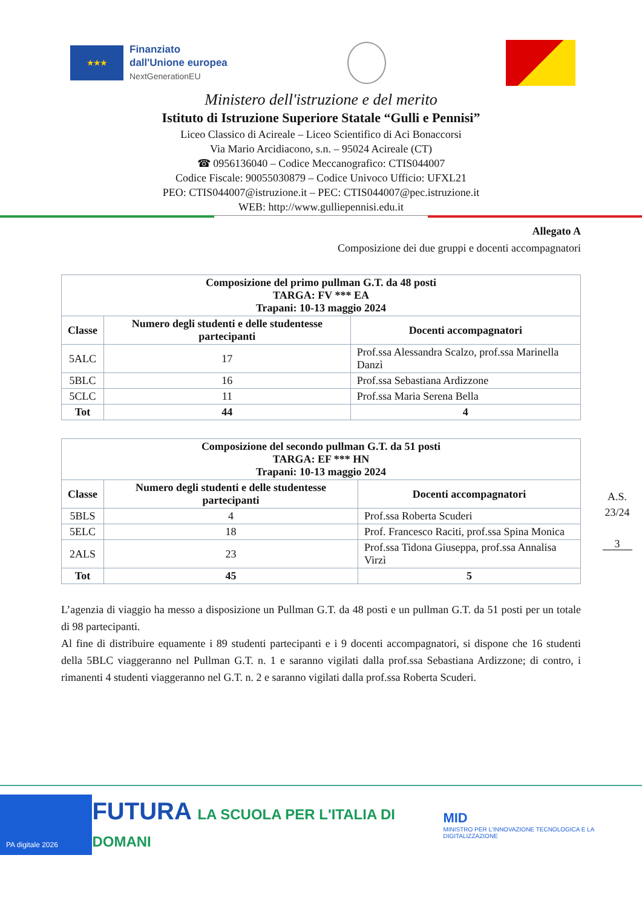★★★
Finanziato
dall'Unione europea
NextGenerationEU
Ministero dell'istruzione e del merito
Istituto di Istruzione Superiore Statale “Gulli e Pennisi”
Liceo Classico di Acireale – Liceo Scientifico di Aci Bonaccorsi
Via Mario Arcidiacono, s.n. – 95024 Acireale (CT)
☎ 0956136040 – Codice Meccanografico: CTIS044007
Codice Fiscale: 90055030879 – Codice Univoco Ufficio: UFXL21
PEO: CTIS044007@istruzione.it – PEC: CTIS044007@pec.istruzione.it
WEB: http://www.gulliepennisi.edu.it
Allegato A
Composizione dei due gruppi e docenti accompagnatori
| Composizione del primo pullman G.T. da 48 posti TARGA: FV *** EA Trapani: 10-13 maggio 2024 | | |
| --- | --- | --- |
| Classe | Numero degli studenti e delle studentesse partecipanti | Docenti accompagnatori |
| 5ALC | 17 | Prof.ssa Alessandra Scalzo, prof.ssa Marinella Danzì |
| 5BLC | 16 | Prof.ssa Sebastiana Ardizzone |
| 5CLC | 11 | Prof.ssa Maria Serena Bella |
| Tot | 44 | 4 |
| Composizione del secondo pullman G.T. da 51 posti TARGA: EF *** HN Trapani: 10-13 maggio 2024 | | |
| --- | --- | --- |
| Classe | Numero degli studenti e delle studentesse partecipanti | Docenti accompagnatori |
| 5BLS | 4 | Prof.ssa Roberta Scuderi |
| 5ELC | 18 | Prof. Francesco Raciti, prof.ssa Spina Monica |
| 2ALS | 23 | Prof.ssa Tidona Giuseppa, prof.ssa Annalisa Virzì |
| Tot | 45 | 5 |
L’agenzia di viaggio ha messo a disposizione un Pullman G.T. da 48 posti e un pullman G.T. da 51 posti per un totale di 98 partecipanti.
Al fine di distribuire equamente i 89 studenti partecipanti e i 9 docenti accompagnatori, si dispone che 16 studenti della 5BLC viaggeranno nel Pullman G.T. n. 1 e saranno vigilati dalla prof.ssa Sebastiana Ardizzone; di contro, i rimanenti 4 studenti viaggeranno nel G.T. n. 2 e saranno vigilati dalla prof.ssa Roberta Scuderi.
A.S. 23/24
3
PA digitale 2026
FUTURA LA SCUOLA PER L'ITALIA DI DOMANI
MID
MINISTRO PER L'INNOVAZIONE TECNOLOGICA E LA DIGITALIZZAZIONE